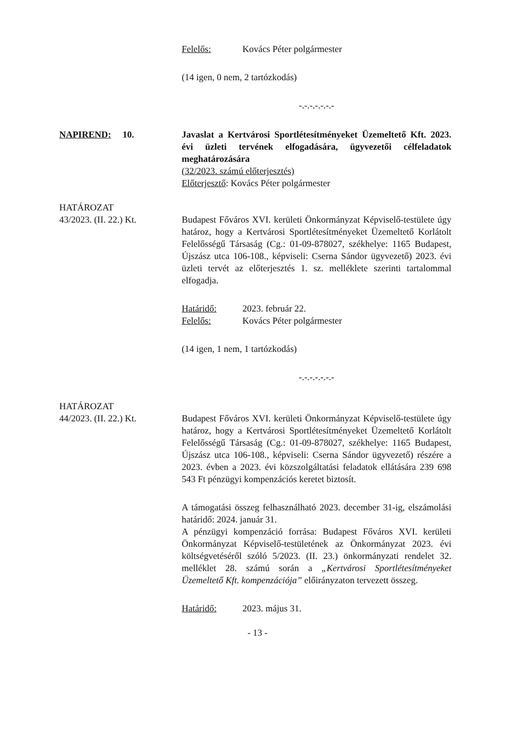Felelős: Kovács Péter polgármester
(14 igen, 0 nem, 2 tartózkodás)
-.-.-.-.-.-.-
NAPIREND: 10. Javaslat a Kertvárosi Sportlétesítményeket Üzemeltető Kft. 2023. évi üzleti tervének elfogadására, ügyvezetői célfeladatok meghatározására
(32/2023. számú előterjesztés)
Előterjesztő: Kovács Péter polgármester
HATÁROZAT
43/2023. (II. 22.) Kt.
Budapest Főváros XVI. kerületi Önkormányzat Képviselő-testülete úgy határoz, hogy a Kertvárosi Sportlétesítményeket Üzemeltető Korlátolt Felelősségű Társaság (Cg.: 01-09-878027, székhelye: 1165 Budapest, Újszász utca 106-108., képviseli: Cserna Sándor ügyvezető) 2023. évi üzleti tervét az előterjesztés 1. sz. melléklete szerinti tartalommal elfogadja.
Határidő: 2023. február 22.
Felelős: Kovács Péter polgármester
(14 igen, 1 nem, 1 tartózkodás)
-.-.-.-.-.-.-
HATÁROZAT
44/2023. (II. 22.) Kt.
Budapest Főváros XVI. kerületi Önkormányzat Képviselő-testülete úgy határoz, hogy a Kertvárosi Sportlétesítményeket Üzemeltető Korlátolt Felelősségű Társaság (Cg.: 01-09-878027, székhelye: 1165 Budapest, Újszász utca 106-108., képviseli: Cserna Sándor ügyvezető) részére a 2023. évben a 2023. évi közszolgáltatási feladatok ellátására 239 698 543 Ft pénzügyi kompenzációs keretet biztosít.
A támogatási összeg felhasználható 2023. december 31-ig, elszámolási határidő: 2024. január 31.
A pénzügyi kompenzáció forrása: Budapest Főváros XVI. kerületi Önkormányzat Képviselő-testületének az Önkormányzat 2023. évi költségvetéséről szóló 5/2023. (II. 23.) önkormányzati rendelet 32. melléklet 28. számú során a „Kertvárosi Sportlétesítményeket Üzemeltető Kft. kompenzációja” előirányzaton tervezett összeg.
Határidő: 2023. május 31.
- 13 -